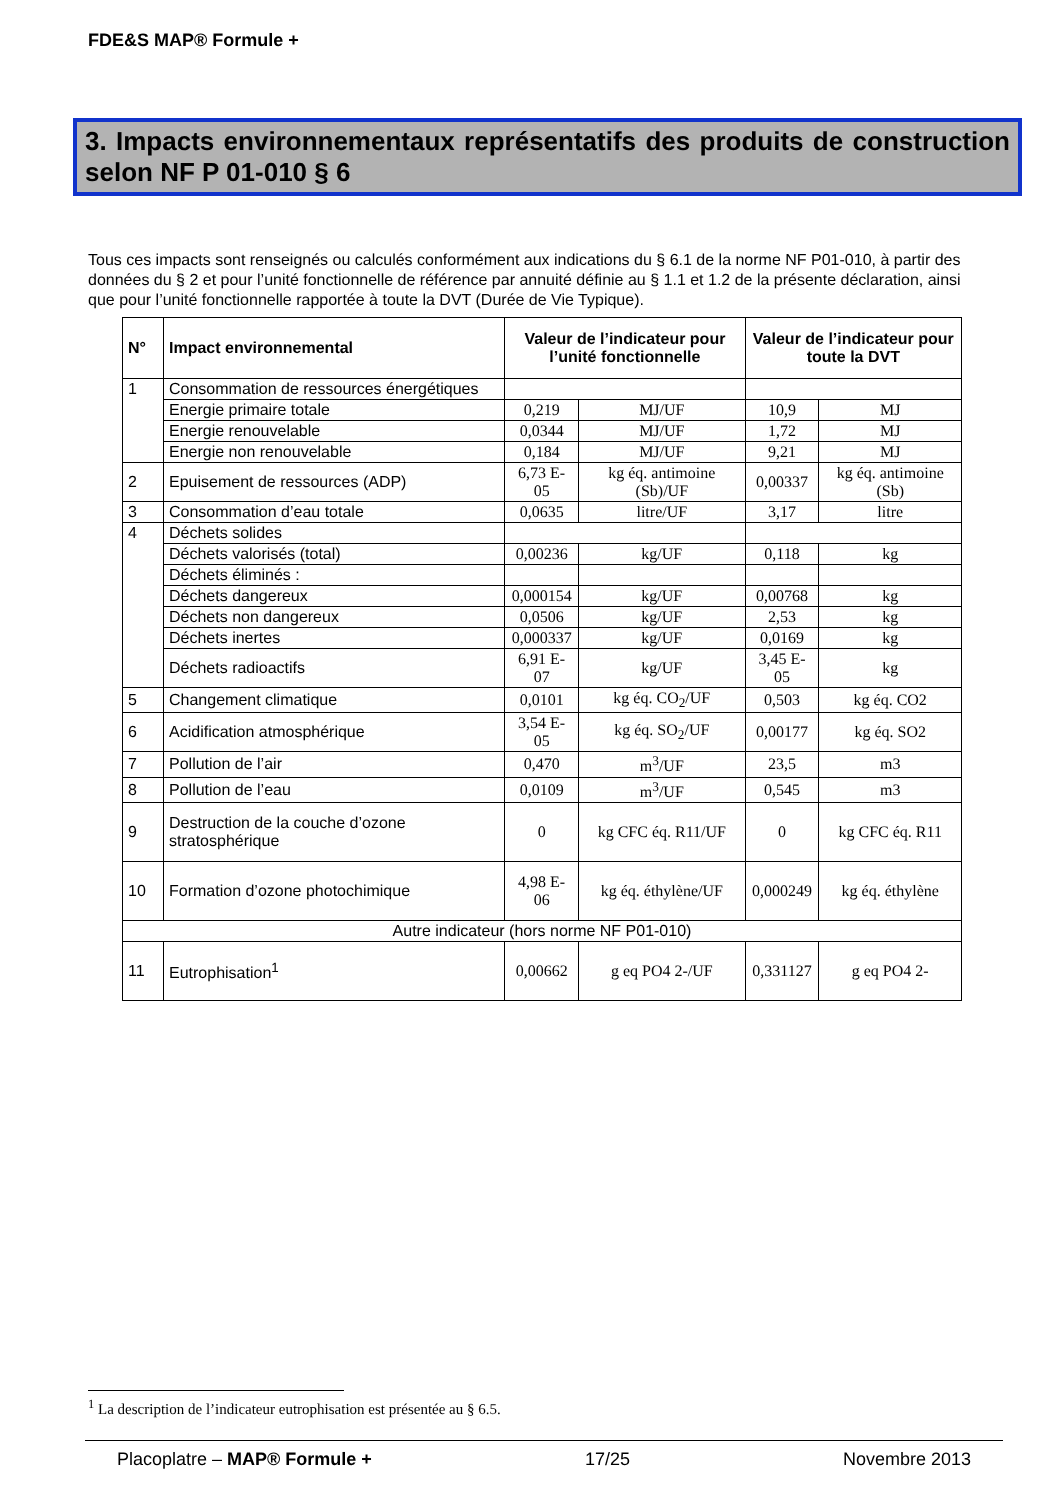FDE&S MAP® Formule +
3. Impacts environnementaux représentatifs des produits de construction selon NF P 01-010 § 6
Tous ces impacts sont renseignés ou calculés conformément aux indications du § 6.1 de la norme NF P01-010, à partir des données du § 2 et pour l’unité fonctionnelle de référence par annuité définie au § 1.1 et 1.2 de la présente déclaration, ainsi que pour l’unité fonctionnelle rapportée à toute la DVT (Durée de Vie Typique).
| N° | Impact environnemental | Valeur de l’indicateur pour l’unité fonctionnelle | | Valeur de l’indicateur pour toute la DVT | |
| --- | --- | --- | --- | --- | --- |
| 1 | Consommation de ressources énergétiques | | | | |
| | Energie primaire totale | 0,219 | MJ/UF | 10,9 | MJ |
| | Energie renouvelable | 0,0344 | MJ/UF | 1,72 | MJ |
| | Energie non renouvelable | 0,184 | MJ/UF | 9,21 | MJ |
| 2 | Epuisement de ressources (ADP) | 6,73 E-05 | kg éq. antimoine (Sb)/UF | 0,00337 | kg éq. antimoine (Sb) |
| 3 | Consommation d’eau totale | 0,0635 | litre/UF | 3,17 | litre |
| 4 | Déchets solides | | | | |
| | Déchets valorisés (total) | 0,00236 | kg/UF | 0,118 | kg |
| | Déchets éliminés : | | | | |
| | Déchets dangereux | 0,000154 | kg/UF | 0,00768 | kg |
| | Déchets non dangereux | 0,0506 | kg/UF | 2,53 | kg |
| | Déchets inertes | 0,000337 | kg/UF | 0,0169 | kg |
| | Déchets radioactifs | 6,91 E-07 | kg/UF | 3,45 E-05 | kg |
| 5 | Changement climatique | 0,0101 | kg éq. CO<sub>2</sub>/UF | 0,503 | kg éq. CO2 |
| 6 | Acidification atmosphérique | 3,54 E-05 | kg éq. SO<sub>2</sub>/UF | 0,00177 | kg éq. SO2 |
| 7 | Pollution de l’air | 0,470 | m<sup>3</sup>/UF | 23,5 | m3 |
| 8 | Pollution de l’eau | 0,0109 | m<sup>3</sup>/UF | 0,545 | m3 |
| 9 | Destruction de la couche d’ozone stratosphérique | 0 | kg CFC éq. R11/UF | 0 | kg CFC éq. R11 |
| 10 | Formation d’ozone photochimique | 4,98 E-06 | kg éq. éthylène/UF | 0,000249 | kg éq. éthylène |
| Autre indicateur (hors norme NF P01-010) | | | | | |
| 11 | Eutrophisation<sup>1</sup> | 0,00662 | g eq PO4 2-/UF | 0,331127 | g eq PO4 2- |
<sup>1</sup> La description de l’indicateur eutrophisation est présentée au § 6.5.
Placoplatre – MAP® Formule + 17/25 Novembre 2013